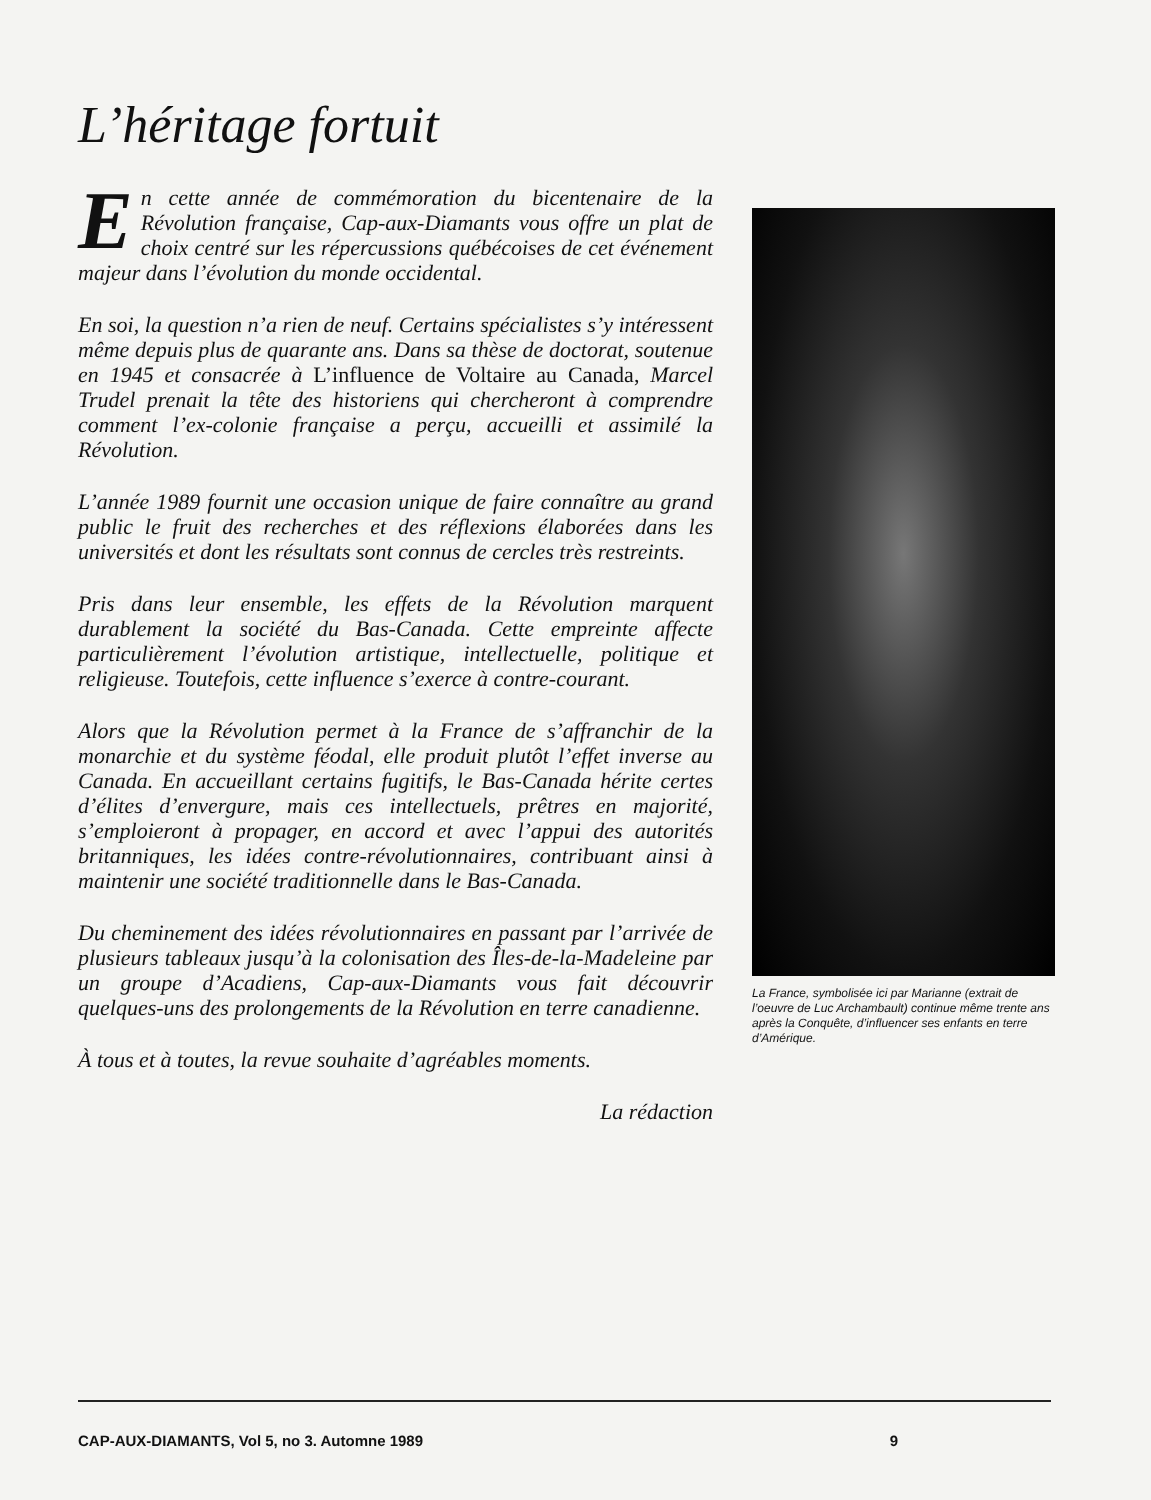L’héritage fortuit
En cette année de commémoration du bicentenaire de la Révolution française, Cap-aux-Diamants vous offre un plat de choix centré sur les répercussions québécoises de cet événement majeur dans l’évolution du monde occidental.
En soi, la question n’a rien de neuf. Certains spécialistes s’y intéressent même depuis plus de quarante ans. Dans sa thèse de doctorat, soutenue en 1945 et consacrée à L’influence de Voltaire au Canada, Marcel Trudel prenait la tête des historiens qui chercheront à comprendre comment l’ex-colonie française a perçu, accueilli et assimilé la Révolution.
L’année 1989 fournit une occasion unique de faire connaître au grand public le fruit des recherches et des réflexions élaborées dans les universités et dont les résultats sont connus de cercles très restreints.
Pris dans leur ensemble, les effets de la Révolution marquent durablement la société du Bas-Canada. Cette empreinte affecte particulièrement l’évolution artistique, intellectuelle, politique et religieuse. Toutefois, cette influence s’exerce à contre-courant.
Alors que la Révolution permet à la France de s’affranchir de la monarchie et du système féodal, elle produit plutôt l’effet inverse au Canada. En accueillant certains fugitifs, le Bas-Canada hérite certes d’élites d’envergure, mais ces intellectuels, prêtres en majorité, s’emploieront à propager, en accord et avec l’appui des autorités britanniques, les idées contre-révolutionnaires, contribuant ainsi à maintenir une société traditionnelle dans le Bas-Canada.
Du cheminement des idées révolutionnaires en passant par l’arrivée de plusieurs tableaux jusqu’à la colonisation des Îles-de-la-Madeleine par un groupe d’Acadiens, Cap-aux-Diamants vous fait découvrir quelques-uns des prolongements de la Révolution en terre canadienne.
À tous et à toutes, la revue souhaite d’agréables moments.
La rédaction
La France, symbolisée ici par Marianne (extrait de l’oeuvre de Luc Archambault) continue même trente ans après la Conquête, d’influencer ses enfants en terre d’Amérique.
CAP-AUX-DIAMANTS, Vol 5, no 3. Automne 1989 9